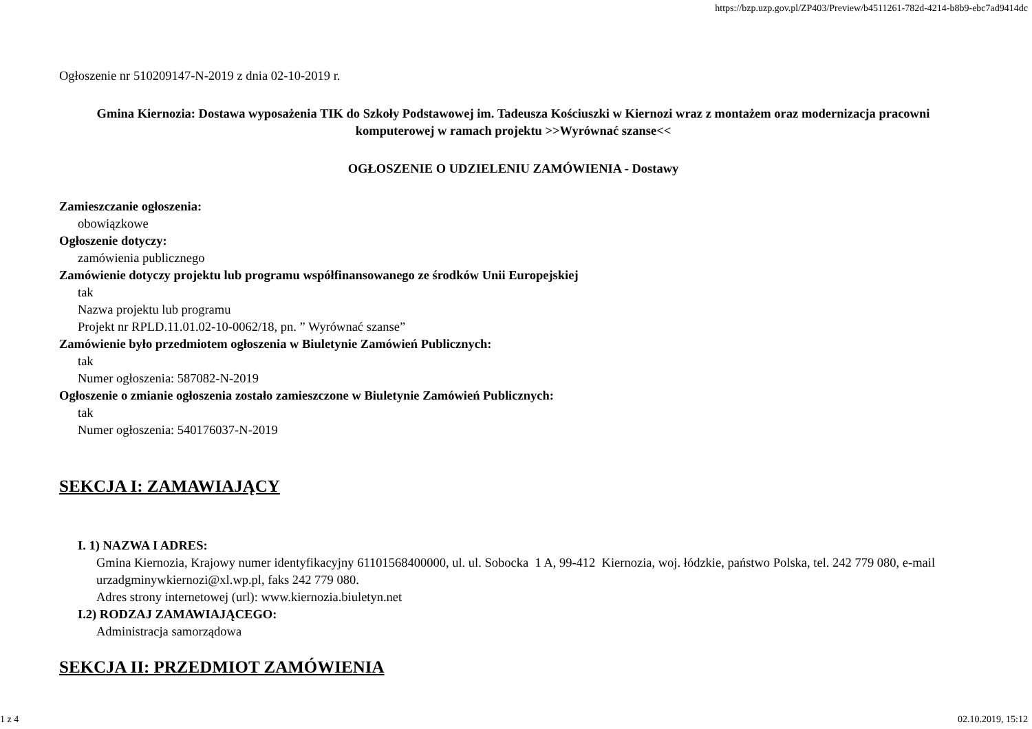https://bzp.uzp.gov.pl/ZP403/Preview/b4511261-782d-4214-b8b9-ebc7ad9414dc
Ogłoszenie nr 510209147-N-2019 z dnia 02-10-2019 r.
Gmina Kiernozia: Dostawa wyposażenia TIK do Szkoły Podstawowej im. Tadeusza Kościuszki w Kiernozi wraz z montażem oraz modernizacja pracowni komputerowej w ramach projektu >>Wyrównać szanse<<
OGŁOSZENIE O UDZIELENIU ZAMÓWIENIA - Dostawy
Zamieszczanie ogłoszenia:
obowiązkowe
Ogłoszenie dotyczy:
zamówienia publicznego
Zamówienie dotyczy projektu lub programu współfinansowanego ze środków Unii Europejskiej
tak
Nazwa projektu lub programu
Projekt nr RPLD.11.01.02-10-0062/18, pn. ” Wyrównać szanse”
Zamówienie było przedmiotem ogłoszenia w Biuletynie Zamówień Publicznych:
tak
Numer ogłoszenia: 587082-N-2019
Ogłoszenie o zmianie ogłoszenia zostało zamieszczone w Biuletynie Zamówień Publicznych:
tak
Numer ogłoszenia: 540176037-N-2019
SEKCJA I: ZAMAWIAJĄCY
I. 1) NAZWA I ADRES:
Gmina Kiernozia, Krajowy numer identyfikacyjny 61101568400000, ul. ul. Sobocka 1 A, 99-412 Kiernozia, woj. łódzkie, państwo Polska, tel. 242 779 080, e-mail urzadgminywkiernozi@xl.wp.pl, faks 242 779 080.
Adres strony internetowej (url): www.kiernozia.biuletyn.net
I.2) RODZAJ ZAMAWIAJĄCEGO:
Administracja samorządowa
SEKCJA II: PRZEDMIOT ZAMÓWIENIA
1 z 4 02.10.2019, 15:12